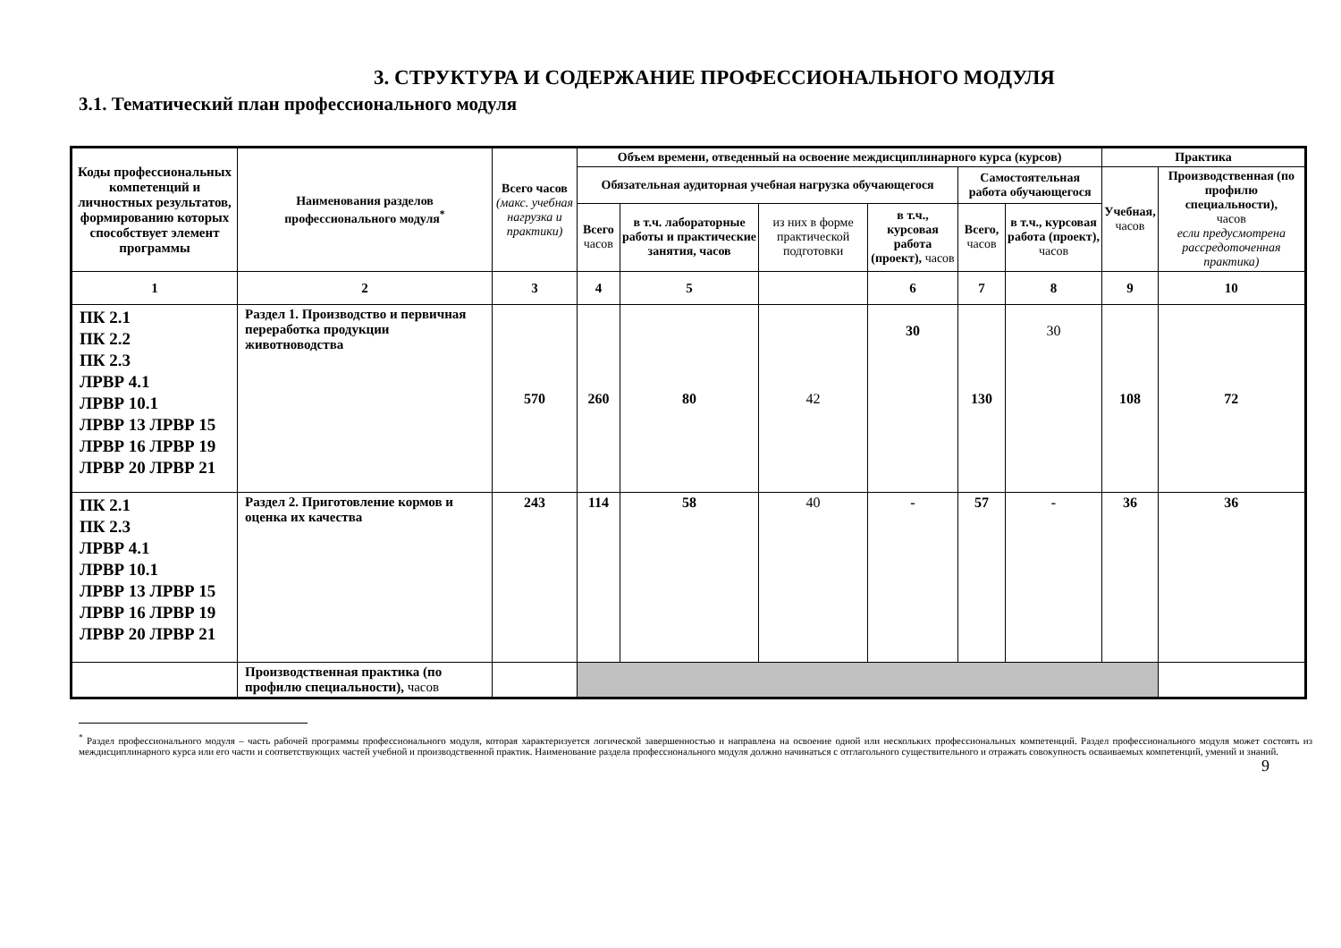3. СТРУКТУРА И СОДЕРЖАНИЕ ПРОФЕССИОНАЛЬНОГО МОДУЛЯ
3.1. Тематический план профессионального модуля
| Коды профессиональных компетенций и личностных результатов, формированию которых способствует элемент программы | Наименования разделов профессионального модуля<sup>*</sup> | Всего часов (макс. учебная нагрузка и практики) | Объем времени, отведенный на освоение междисциплинарного курса (курсов) | | | | | | Практика | |
| --- | --- | --- | --- | --- | --- | --- | --- | --- | --- | --- |
| | | | Обязательная аудиторная учебная нагрузка обучающегося | | | | Самостоятельная работа обучающегося | | Учебная, часов | Производственная (по профилю специальности), часов если предусмотрена рассредоточенная практика) |
| | | | Всего часов | в т.ч. лабораторные работы и практические занятия, часов | из них в форме практической подготовки | в т.ч., курсовая работа (проект), часов | Всего, часов | в т.ч., курсовая работа (проект), часов | | |
| 1 | 2 | 3 | 4 | 5 | | 6 | 7 | 8 | 9 | 10 |
| ПК 2.1 ПК 2.2 ПК 2.3 ЛРВР 4.1 ЛРВР 10.1 ЛРВР 13 ЛРВР 15 ЛРВР 16 ЛРВР 19 ЛРВР 20 ЛРВР 21 | Раздел 1. Производство и первичная переработка продукции животноводства | 570 | 260 | 80 | 42 | 30 | 130 | 30 | 108 | 72 |
| ПК 2.1 ПК 2.3 ЛРВР 4.1 ЛРВР 10.1 ЛРВР 13 ЛРВР 15 ЛРВР 16 ЛРВР 19 ЛРВР 20 ЛРВР 21 | Раздел 2. Приготовление кормов и оценка их качества | 243 | 114 | 58 | 40 | - | 57 | - | 36 | 36 |
| | Производственная практика (по профилю специальности), часов | | | | | | | | | |
<sup>*</sup> Раздел профессионального модуля – часть рабочей программы профессионального модуля, которая характеризуется логической завершенностью и направлена на освоение одной или нескольких профессиональных компетенций. Раздел профессионального модуля может состоять из междисциплинарного курса или его части и соответствующих частей учебной и производственной практик. Наименование раздела профессионального модуля должно начинаться с отглагольного существительного и отражать совокупность осваиваемых компетенций, умений и знаний.
9